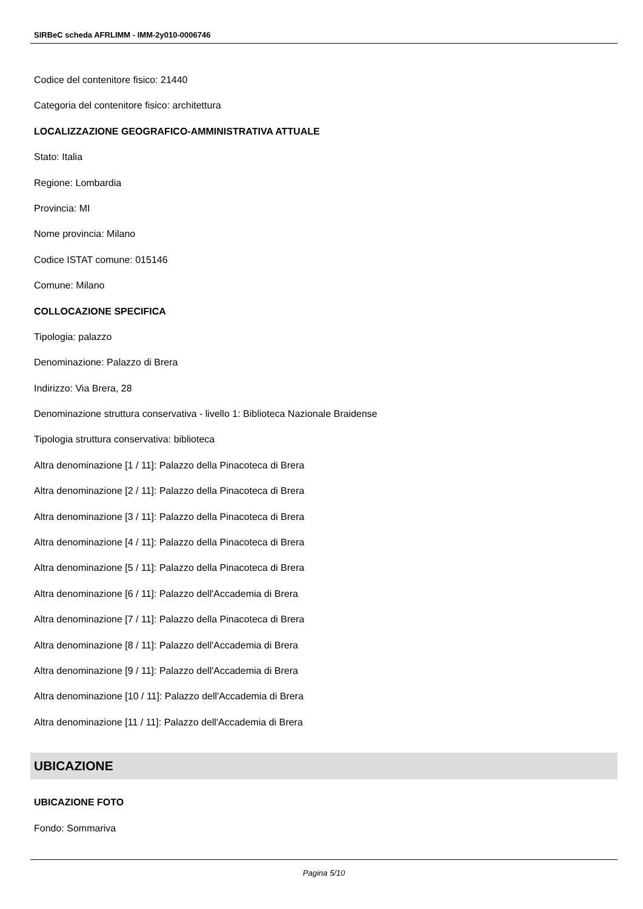SIRBeC scheda AFRLIMM - IMM-2y010-0006746
Codice del contenitore fisico: 21440
Categoria del contenitore fisico: architettura
LOCALIZZAZIONE GEOGRAFICO-AMMINISTRATIVA ATTUALE
Stato: Italia
Regione: Lombardia
Provincia: MI
Nome provincia: Milano
Codice ISTAT comune: 015146
Comune: Milano
COLLOCAZIONE SPECIFICA
Tipologia: palazzo
Denominazione: Palazzo di Brera
Indirizzo: Via Brera, 28
Denominazione struttura conservativa - livello 1: Biblioteca Nazionale Braidense
Tipologia struttura conservativa: biblioteca
Altra denominazione [1 / 11]: Palazzo della Pinacoteca di Brera
Altra denominazione [2 / 11]: Palazzo della Pinacoteca di Brera
Altra denominazione [3 / 11]: Palazzo della Pinacoteca di Brera
Altra denominazione [4 / 11]: Palazzo della Pinacoteca di Brera
Altra denominazione [5 / 11]: Palazzo della Pinacoteca di Brera
Altra denominazione [6 / 11]: Palazzo dell'Accademia di Brera
Altra denominazione [7 / 11]: Palazzo della Pinacoteca di Brera
Altra denominazione [8 / 11]: Palazzo dell'Accademia di Brera
Altra denominazione [9 / 11]: Palazzo dell'Accademia di Brera
Altra denominazione [10 / 11]: Palazzo dell'Accademia di Brera
Altra denominazione [11 / 11]: Palazzo dell'Accademia di Brera
UBICAZIONE
UBICAZIONE FOTO
Fondo: Sommariva
Pagina 5/10